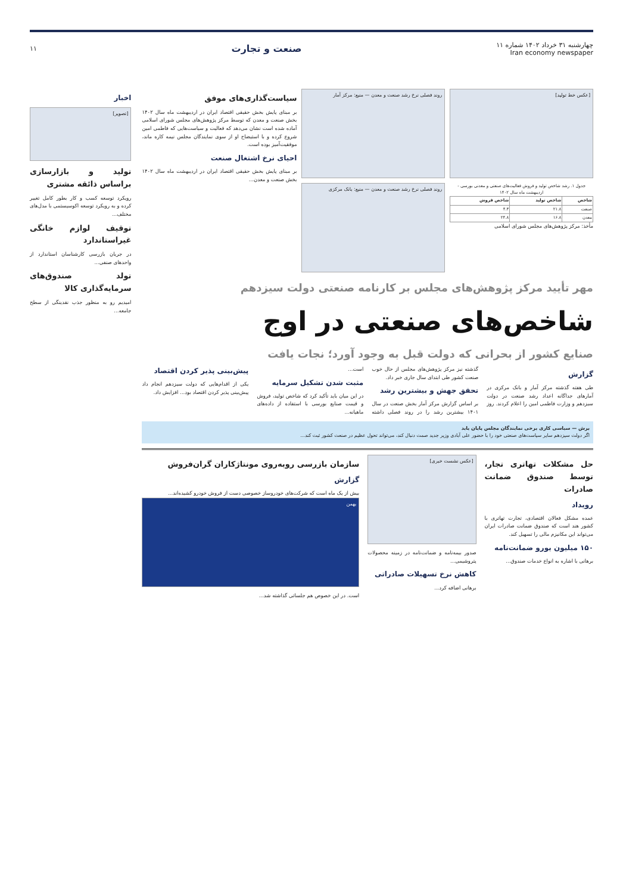چهارشنبه ۳۱ خرداد ۱۴۰۲ شماره ۱۱
Iran economy newspaper
صنعت و تجارت
۱۱
[عکس خط تولید]
جدول ۱. رشد شاخص تولید و فروش فعالیت‌های صنعتی و معدنی بورسی - اردیبهشت ماه سال ۱۴۰۲
| شاخص | شاخص تولید | شاخص فروش |
| --- | --- | --- |
| صنعت | ۲۱.۸ | ۴.۳ |
| معدن | ۱۶.۸ | ۲۴.۸ |
مأخذ: مرکز پژوهش‌های مجلس شورای اسلامی
روند فصلی نرخ رشد صنعت و معدن — منبع: مرکز آمار
روند فصلی نرخ رشد صنعت و معدن — منبع: بانک مرکزی
سیاست‌گذاری‌های موفق
بر مبنای پایش بخش حقیقی اقتصاد ایران در اردیبهشت ماه سال ۱۴۰۲ بخش صنعت و معدن که توسط مرکز پژوهش‌های مجلس شورای اسلامی آماده شده است نشان می‌دهد که فعالیت و سیاست‌هایی که فاطمی امین شروع کرده و با استیضاح او از سوی نمایندگان مجلس نیمه کاره ماند، موفقیت‌آمیز بوده است.
احیای نرخ اشتغال صنعت
بر مبنای پایش بخش حقیقی اقتصاد ایران در اردیبهشت ماه سال ۱۴۰۲ بخش صنعت و معدن...
مهر تأیید مرکز پژوهش‌های مجلس بر کارنامه صنعتی دولت سیزدهم
شاخص‌های صنعتی در اوج
صنایع کشور از بحرانی که دولت قبل به وجود آورد؛ نجات یافت
گزارش
طی هفته گذشته مرکز آمار و بانک مرکزی در آمارهای جداگانه اعداد رشد صنعت در دولت سیزدهم و وزارت فاطمی امین را اعلام کردند. روز گذشته نیز مرکز پژوهش‌های مجلس از حال خوب صنعت کشور طی ابتدای سال جاری خبر داد.
تحقق جهش و بیشترین رشد
بر اساس گزارش مرکز آمار بخش صنعت در سال ۱۴۰۱ بیشترین رشد را در روند فصلی داشته است...
مثبت شدن تشکیل سرمایه
در این میان باید تأکید کرد که شاخص تولید، فروش و قیمت صنایع بورسی با استفاده از داده‌های ماهیانه...
پیش‌بینی پذیر کردن اقتصاد
یکی از اقدام‌هایی که دولت سیزدهم انجام داد پیش‌بینی پذیر کردن اقتصاد بود... افزایش داد.
برش — سیاسی کاری برخی نمایندگان مجلس پایان یابد
اگر دولت سیزدهم سایر سیاست‌های صنعتی خود را با حضور علی آبادی وزیر جدید صمت دنبال کند، می‌تواند تحول عظیم در صنعت کشور ثبت کند...
حل مشکلات تهاتری تجار، توسط صندوق ضمانت صادرات
رویداد
عمده مشکل فعالان اقتصادی، تجارت تهاتری با کشور هند است که صندوق ضمانت صادرات ایران می‌تواند این مکانیزم مالی را تسهیل کند.
۱۵۰ میلیون یورو ضمانت‌نامه
برهانی با اشاره به انواع خدمات صندوق...
[عکس نشست خبری]
صدور بیمه‌نامه و ضمانت‌نامه در زمینه محصولات پتروشیمی...
کاهش نرخ تسهیلات صادراتی
برهانی اضافه کرد...
سازمان بازرسی روبه‌روی مونتاژکاران گران‌فروش
گزارش
بیش از یک ماه است که شرکت‌های خودروساز خصوصی دست از فروش خودرو کشیده‌اند...
بهمن
است. در این خصوص هم جلساتی گذاشته شد...
اخبار
[تصویر]
تولید و بازارسازی براساس ذائقه مشتری
رویکرد توسعه کسب و کار بطور کامل تغییر کرده و به رویکرد توسعه اکوسیستمی با مدل‌های مختلف...
توقیف لوازم خانگی غیراستاندارد
در جریان بازرسی کارشناسان استاندارد از واحدهای صنفی...
تولد صندوق‌های سرمایه‌گذاری کالا
امیدیم رو به منظور جذب نقدینگی از سطح جامعه...